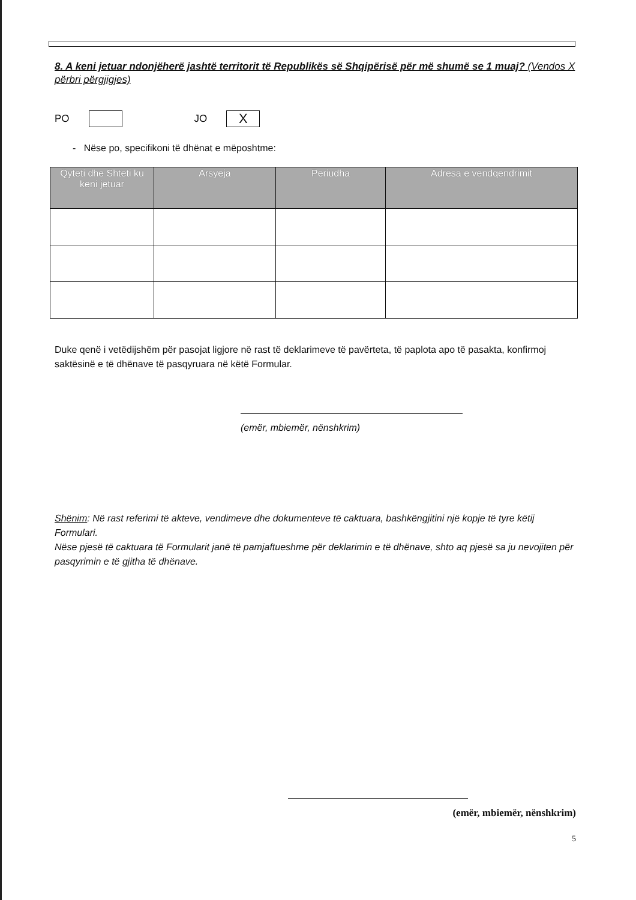8. A keni jetuar ndonjëherë jashtë territorit të Republikës së Shqipërisë për më shumë se 1 muaj? (Vendos X përbri përgjigjes)
PO JO X
- Nëse po, specifikoni të dhënat e mëposhtme:
| Qyteti dhe Shteti ku keni jetuar | Arsyeja | Periudha | Adresa e vendqendrimit |
| --- | --- | --- | --- |
Duke qenë i vetëdijshëm për pasojat ligjore në rast të deklarimeve të pavërteta, të paplota apo të pasakta, konfirmoj saktësinë e të dhënave të pasqyruara në këtë Formular.
(emër, mbiemër, nënshkrim)
Shënim: Në rast referimi të akteve, vendimeve dhe dokumenteve të caktuara, bashkëngjitini një kopje të tyre këtij Formulari.
Nëse pjesë të caktuara të Formularit janë të pamjaftueshme për deklarimin e të dhënave, shto aq pjesë sa ju nevojiten për pasqyrimin e të gjitha të dhënave.
(emër, mbiemër, nënshkrim)
5